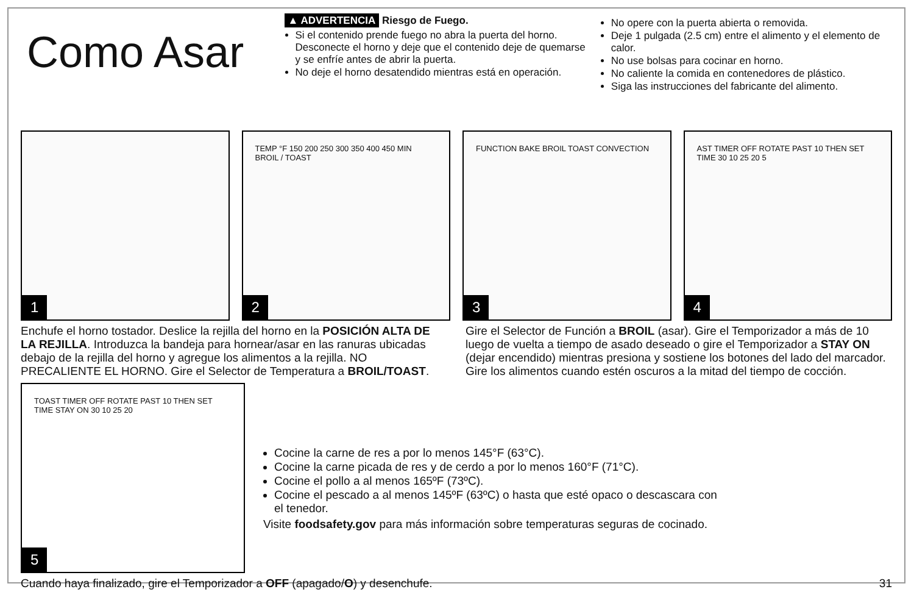Como Asar
▲ ADVERTENCIA Riesgo de Fuego.
Si el contenido prende fuego no abra la puerta del horno. Desconecte el horno y deje que el contenido deje de quemarse y se enfríe antes de abrir la puerta.
No deje el horno desatendido mientras está en operación.
No opere con la puerta abierta o removida.
Deje 1 pulgada (2.5 cm) entre el alimento y el elemento de calor.
No use bolsas para cocinar en horno.
No caliente la comida en contenedores de plástico.
Siga las instrucciones del fabricante del alimento.
1
TEMP °F 150 200 250 300 350 400 450 MIN BROIL / TOAST
2
FUNCTION BAKE BROIL TOAST CONVECTION
3
AST TIMER OFF ROTATE PAST 10 THEN SET TIME 30 10 25 20 5
4
Enchufe el horno tostador. Deslice la rejilla del horno en la POSICIÓN ALTA DE LA REJILLA. Introduzca la bandeja para hornear/asar en las ranuras ubicadas debajo de la rejilla del horno y agregue los alimentos a la rejilla. NO PRECALIENTE EL HORNO. Gire el Selector de Temperatura a BROIL/TOAST.
Gire el Selector de Función a BROIL (asar). Gire el Temporizador a más de 10 luego de vuelta a tiempo de asado deseado o gire el Temporizador a STAY ON (dejar encendido) mientras presiona y sostiene los botones del lado del marcador. Gire los alimentos cuando estén oscuros a la mitad del tiempo de cocción.
TOAST TIMER OFF ROTATE PAST 10 THEN SET TIME STAY ON 30 10 25 20
5
Cocine la carne de res a por lo menos 145°F (63°C).
Cocine la carne picada de res y de cerdo a por lo menos 160°F (71°C).
Cocine el pollo a al menos 165ºF (73ºC).
Cocine el pescado a al menos 145ºF (63ºC) o hasta que esté opaco o descascara con el tenedor.
Visite foodsafety.gov para más información sobre temperaturas seguras de cocinado.
Cuando haya finalizado, gire el Temporizador a OFF (apagado/O) y desenchufe. 31